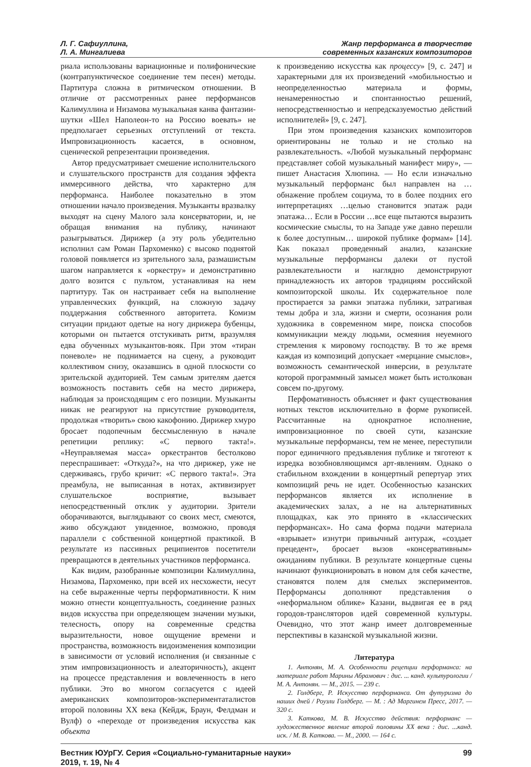Л. Г. Сафиуллина,
Л. А. Мингалиева
Жанр перформанса в творчестве
современных казанских композиторов
риала использованы вариационные и полифонические (контрапунктическое соединение тем песен) методы. Партитура сложна в ритмическом отношении. В отличие от рассмотренных ранее перформансов Калимуллина и Низамова музыкальная канва фантазии-шутки «Шел Наполеон-то на Россию воевать» не предполагает серьезных отступлений от текста. Импровизационность касается, в основном, сценической репрезентации произведения.
Автор предусматривает смешение исполнительского и слушательского пространств для создания эффекта иммерсивного действа, что характерно для перформанса. Наиболее показательно в этом отношении начало произведения. Музыканты вразвалку выходят на сцену Малого зала консерватории, и, не обращая внимания на публику, начинают разыгрываться. Дирижер (а эту роль убедительно исполнил сам Роман Пархоменко) с высоко поднятой головой появляется из зрительного зала, размашистым шагом направляется к «оркестру» и демонстративно долго возится с пультом, устанавливая на нем партитуру. Так он настраивает себя на выполнение управленческих функций, на сложную задачу поддержания собственного авторитета. Комизм ситуации придают одетые на ногу дирижера бубенцы, которыми он пытается отстукивать ритм, вразумляя едва обученных музыкантов-вояк. При этом «тиран поневоле» не поднимается на сцену, а руководит коллективом снизу, оказавшись в одной плоскости со зрительской аудиторией. Тем самым зрителям дается возможность поставить себя на место дирижера, наблюдая за происходящим с его позиции. Музыканты никак не реагируют на присутствие руководителя, продолжая «творить» свою какофонию. Дирижер хмуро бросает подопечным бессмысленную в начале репетиции реплику: «С первого такта!». «Неуправляемая масса» оркестрантов бестолково переспрашивает: «Откуда?», на что дирижер, уже не сдерживаясь, грубо кричит: «С первого такта!». Эта преамбула, не выписанная в нотах, активизирует слушательское восприятие, вызывает непосредственный отклик у аудитории. Зрители оборачиваются, выглядывают со своих мест, смеются, живо обсуждают увиденное, возможно, проводя параллели с собственной концертной практикой. В результате из пассивных реципиентов посетители превращаются в деятельных участников перформанса.
Как видим, разобранные композиции Калимуллина, Низамова, Пархоменко, при всей их несхожести, несут на себе выраженные черты перформативности. К ним можно отнести концептуальность, соединение разных видов искусства при определяющем значении музыки, телесность, опору на современные средства выразительности, новое ощущение времени и пространства, возможность видоизменения композиции в зависимости от условий исполнения (и связанные с этим импровизационность и алеаторичность), акцент на процессе представления и вовлеченность в него публики. Это во многом согласуется с идеей американских композиторов-экспериментаталистов второй половины XX века (Кейдж, Браун, Фелдман и Вулф) о «переходе от произведения искусства как объекта
к произведению искусства как процессу» [9, с. 247] и характерными для их произведений «мобильностью и неопределенностью материала и формы, ненамеренностью и спонтанностью решений, непосредственностью и непредсказуемостью действий исполнителей» [9, с. 247].
При этом произведения казанских композиторов ориентированы не только и не столько на развлекательность. «Любой музыкальный перформанс представляет собой музыкальный манифест миру», — пишет Анастасия Хлюпина. — Но если изначально музыкальный перформанс был направлен на … обнажение проблем социума, то в более поздних его интерпретациях …целью становится эпатаж ради эпатажа… Если в России …все еще пытаются выразить космические смыслы, то на Западе уже давно перешли к более доступным… широкой публике формам» [14]. Как показал проведенный анализ, казанские музыкальные перформансы далеки от пустой развлекательности и наглядно демонстрируют принадлежность их авторов традициям российской композиторской школы. Их содержательное поле простирается за рамки эпатажа публики, затрагивая темы добра и зла, жизни и смерти, осознания роли художника в современном мире, поиска способов коммуникации между людьми, осмеяния неуемного стремления к мировому господству. В то же время каждая из композиций допускает «мерцание смыслов», возможность семантической инверсии, в результате которой программный замысел может быть истолкован совсем по-другому.
Перфомативность объясняет и факт существования нотных текстов исключительно в форме рукописей. Рассчитанные на однократное исполнение, импровизационное по своей сути, казанские музыкальные перформансы, тем не менее, переступили порог единичного предъявления публике и тяготеют к изредка возобновляющимся арт-явлениям. Однако о стабильном вхождении в концертный репертуар этих композиций речь не идет. Особенностью казанских перформансов является их исполнение в академических залах, а не на альтернативных площадках, как это принято в «классических перформансах». Но сама форма подачи материала «взрывает» изнутри привычный антураж, «создает прецедент», бросает вызов «консервативным» ожиданиям публики. В результате концертные сцены начинают функционировать в новом для себя качестве, становятся полем для смелых экспериментов. Перформансы дополняют представления о «неформальном облике» Казани, выдвигая ее в ряд городов-трансляторов идей современной культуры. Очевидно, что этот жанр имеет долговременные перспективы в казанской музыкальной жизни.
Литература
1. Антонян, М. А. Особенности рецепции перформанса: на материале работ Марины Абрамович : дис. ... канд. культурологии / М. А. Антонян. — М., 2015. — 239 с.
2. Голдберг, Р. Искусство перформанса. От футуризма до наших дней / Роузли Голдберг. — М. : Ад Маргинем Пресс, 2017. — 320 с.
3. Каткова, М. В. Искусство действия: перформанс — художественное явление второй половины XX века : дис. ...канд. иск. / М. В. Каткова. — М., 2000. — 164 с.
Вестник ЮУрГУ. Серия «Социально-гуманитарные науки»
2019, т. 19, № 4
99